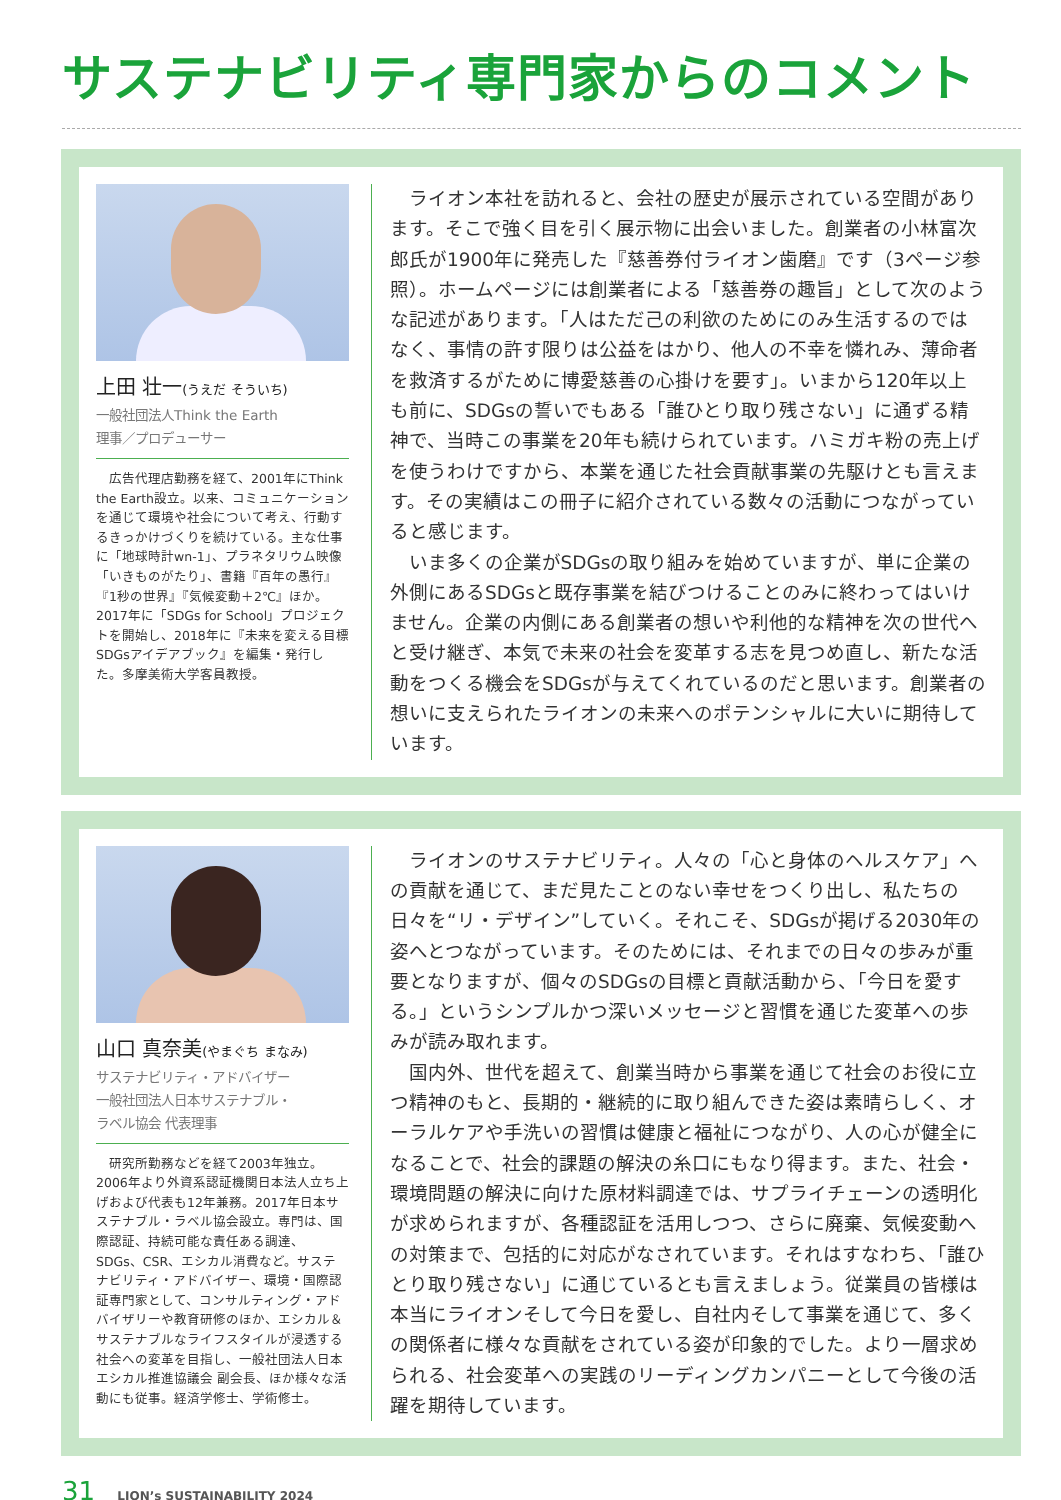サステナビリティ専門家からのコメント
上田 壮一(うえだ そういち)
一般社団法人Think the Earth
理事／プロデューサー
　広告代理店勤務を経て、2001年にThink the Earth設立。以来、コミュニケーションを通じて環境や社会について考え、行動するきっかけづくりを続けている。主な仕事に「地球時計wn-1」、プラネタリウム映像「いきものがたり」、書籍『百年の愚行』『1秒の世界』『気候変動＋2℃』ほか。2017年に「SDGs for School」プロジェクトを開始し、2018年に『未来を変える目標　SDGsアイデアブック』を編集・発行した。多摩美術大学客員教授。
ライオン本社を訪れると、会社の歴史が展示されている空間があります。そこで強く目を引く展示物に出会いました。創業者の小林富次郎氏が1900年に発売した『慈善券付ライオン歯磨』です（3ページ参照）。ホームページには創業者による「慈善券の趣旨」として次のような記述があります。「人はただ己の利欲のためにのみ生活するのではなく、事情の許す限りは公益をはかり、他人の不幸を憐れみ、薄命者を救済するがために博愛慈善の心掛けを要す」。いまから120年以上も前に、SDGsの誓いでもある「誰ひとり取り残さない」に通ずる精神で、当時この事業を20年も続けられています。ハミガキ粉の売上げを使うわけですから、本業を通じた社会貢献事業の先駆けとも言えます。その実績はこの冊子に紹介されている数々の活動につながっていると感じます。
いま多くの企業がSDGsの取り組みを始めていますが、単に企業の外側にあるSDGsと既存事業を結びつけることのみに終わってはいけません。企業の内側にある創業者の想いや利他的な精神を次の世代へと受け継ぎ、本気で未来の社会を変革する志を見つめ直し、新たな活動をつくる機会をSDGsが与えてくれているのだと思います。創業者の想いに支えられたライオンの未来へのポテンシャルに大いに期待しています。
山口 真奈美(やまぐち まなみ)
サステナビリティ・アドバイザー
一般社団法人日本サステナブル・
ラベル協会 代表理事
　研究所勤務などを経て2003年独立。2006年より外資系認証機関日本法人立ち上げおよび代表も12年兼務。2017年日本サステナブル・ラベル協会設立。専門は、国際認証、持続可能な責任ある調達、SDGs、CSR、エシカル消費など。サステナビリティ・アドバイザー、環境・国際認証専門家として、コンサルティング・アドバイザリーや教育研修のほか、エシカル＆サステナブルなライフスタイルが浸透する社会への変革を目指し、一般社団法人日本エシカル推進協議会 副会長、ほか様々な活動にも従事。経済学修士、学術修士。
ライオンのサステナビリティ。人々の「心と身体のヘルスケア」への貢献を通じて、まだ見たことのない幸せをつくり出し、私たちの日々を“リ・デザイン”していく。それこそ、SDGsが掲げる2030年の姿へとつながっています。そのためには、それまでの日々の歩みが重要となりますが、個々のSDGsの目標と貢献活動から、「今日を愛する。」というシンプルかつ深いメッセージと習慣を通じた変革への歩みが読み取れます。
国内外、世代を超えて、創業当時から事業を通じて社会のお役に立つ精神のもと、長期的・継続的に取り組んできた姿は素晴らしく、オーラルケアや手洗いの習慣は健康と福祉につながり、人の心が健全になることで、社会的課題の解決の糸口にもなり得ます。また、社会・環境問題の解決に向けた原材料調達では、サプライチェーンの透明化が求められますが、各種認証を活用しつつ、さらに廃棄、気候変動への対策まで、包括的に対応がなされています。それはすなわち、「誰ひとり取り残さない」に通じているとも言えましょう。従業員の皆様は本当にライオンそして今日を愛し、自社内そして事業を通じて、多くの関係者に様々な貢献をされている姿が印象的でした。より一層求められる、社会変革への実践のリーディングカンパニーとして今後の活躍を期待しています。
31 LION’s SUSTAINABILITY 2024